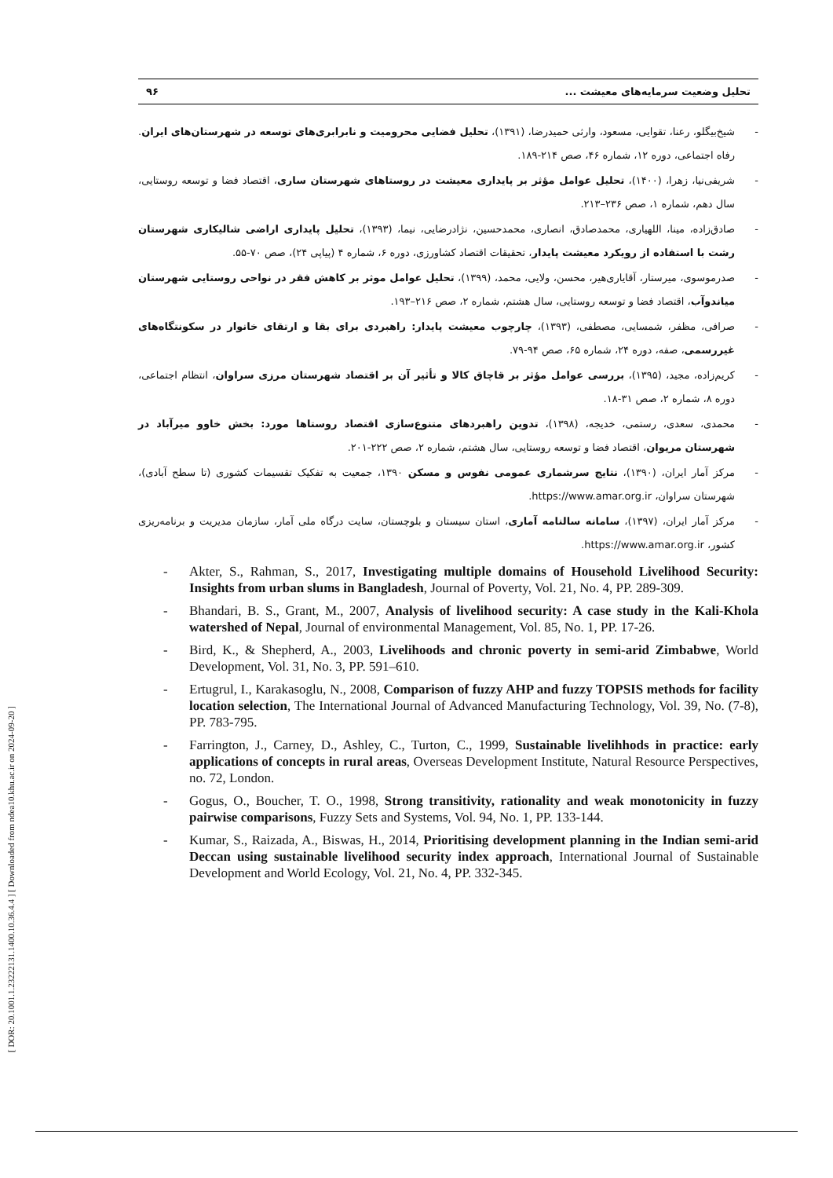[ DOR: 20.1001.1.23222131.1400.10.36.4.4 ] [ Downloaded from ndea10.khu.ac.ir on 2024-09-20 ]
تحلیل وضعیت سرمایه‌های معیشت ... ۹۶
- شیخ‌بیگلو، رعنا، تقوایی، مسعود، وارثی حمیدرضا، (۱۳۹۱)، تحلیل فضایی محرومیت و نابرابری‌های توسعه در شهرستان‌های ایران. رفاه اجتماعی، دوره ۱۲، شماره ۴۶، صص ۲۱۴-۱۸۹.
- شریفی‌نیا، زهرا، (۱۴۰۰)، تحلیل عوامل مؤثر بر پایداری معیشت در روستاهای شهرستان ساری، اقتصاد فضا و توسعه روستایی، سال دهم، شماره ۱، صص ۲۳۶–۲۱۳.
- صادق‌زاده، مینا، اللهیاری، محمدصادق، انصاری، محمدحسین، نژادرضایی، نیما، (۱۳۹۳)، تحلیل پایداری اراضی شالیکاری شهرستان رشت با استفاده از رویکرد معیشت پایدار، تحقیقات اقتصاد کشاورزی، دوره ۶، شماره ۴ (پیاپی ۲۴)، صص ۷۰-۵۵.
- صدرموسوی، میرستار، آقایاری‌هیر، محسن، ولایی، محمد، (۱۳۹۹)، تحلیل عوامل موثر بر کاهش فقر در نواحی روستایی شهرستان میاندوآب، اقتصاد فضا و توسعه روستایی، سال هشتم، شماره ۲، صص ۲۱۶–۱۹۳.
- صرافی، مظفر، شمسایی، مصطفی، (۱۳۹۳)، چارچوب معیشت پایدار: راهبردی برای بقا و ارتقای خانوار در سکونتگاه‌های غیررسمی، صفه، دوره ۲۴، شماره ۶۵، صص ۹۴-۷۹.
- کریم‌زاده، مجید، (۱۳۹۵)، بررسی عوامل مؤثر بر قاچاق کالا و تأثیر آن بر اقتصاد شهرستان مرزی سراوان، انتظام اجتماعی، دوره ۸، شماره ۲، صص ۳۱-۱۸.
- محمدی، سعدی، رستمی، خدیجه، (۱۳۹۸)، تدوین راهبردهای متنوع‌سازی اقتصاد روستاها مورد: بخش خاوو میرآباد در شهرستان مریوان، اقتصاد فضا و توسعه روستایی، سال هشتم، شماره ۲، صص ۲۲۲-۲۰۱.
- مرکز آمار ایران، (۱۳۹۰)، نتایج سرشماری عمومی نفوس و مسکن ۱۳۹۰، جمعیت به تفکیک تقسیمات کشوری (تا سطح آبادی)، شهرستان سراوان، https://www.amar.org.ir.
- مرکز آمار ایران، (۱۳۹۷)، سامانه سالنامه آماری، استان سیستان و بلوچستان، سایت درگاه ملی آمار، سازمان مدیریت و برنامه‌ریزی کشور، https://www.amar.org.ir.
- Akter, S., Rahman, S., 2017, Investigating multiple domains of Household Livelihood Security: Insights from urban slums in Bangladesh, Journal of Poverty, Vol. 21, No. 4, PP. 289-309.
- Bhandari, B. S., Grant, M., 2007, Analysis of livelihood security: A case study in the Kali-Khola watershed of Nepal, Journal of environmental Management, Vol. 85, No. 1, PP. 17-26.
- Bird, K., & Shepherd, A., 2003, Livelihoods and chronic poverty in semi-arid Zimbabwe, World Development, Vol. 31, No. 3, PP. 591–610.
- Ertugrul, I., Karakasoglu, N., 2008, Comparison of fuzzy AHP and fuzzy TOPSIS methods for facility location selection, The International Journal of Advanced Manufacturing Technology, Vol. 39, No. (7-8), PP. 783-795.
- Farrington, J., Carney, D., Ashley, C., Turton, C., 1999, Sustainable livelihhods in practice: early applications of concepts in rural areas, Overseas Development Institute, Natural Resource Perspectives, no. 72, London.
- Gogus, O., Boucher, T. O., 1998, Strong transitivity, rationality and weak monotonicity in fuzzy pairwise comparisons, Fuzzy Sets and Systems, Vol. 94, No. 1, PP. 133-144.
- Kumar, S., Raizada, A., Biswas, H., 2014, Prioritising development planning in the Indian semi-arid Deccan using sustainable livelihood security index approach, International Journal of Sustainable Development and World Ecology, Vol. 21, No. 4, PP. 332-345.